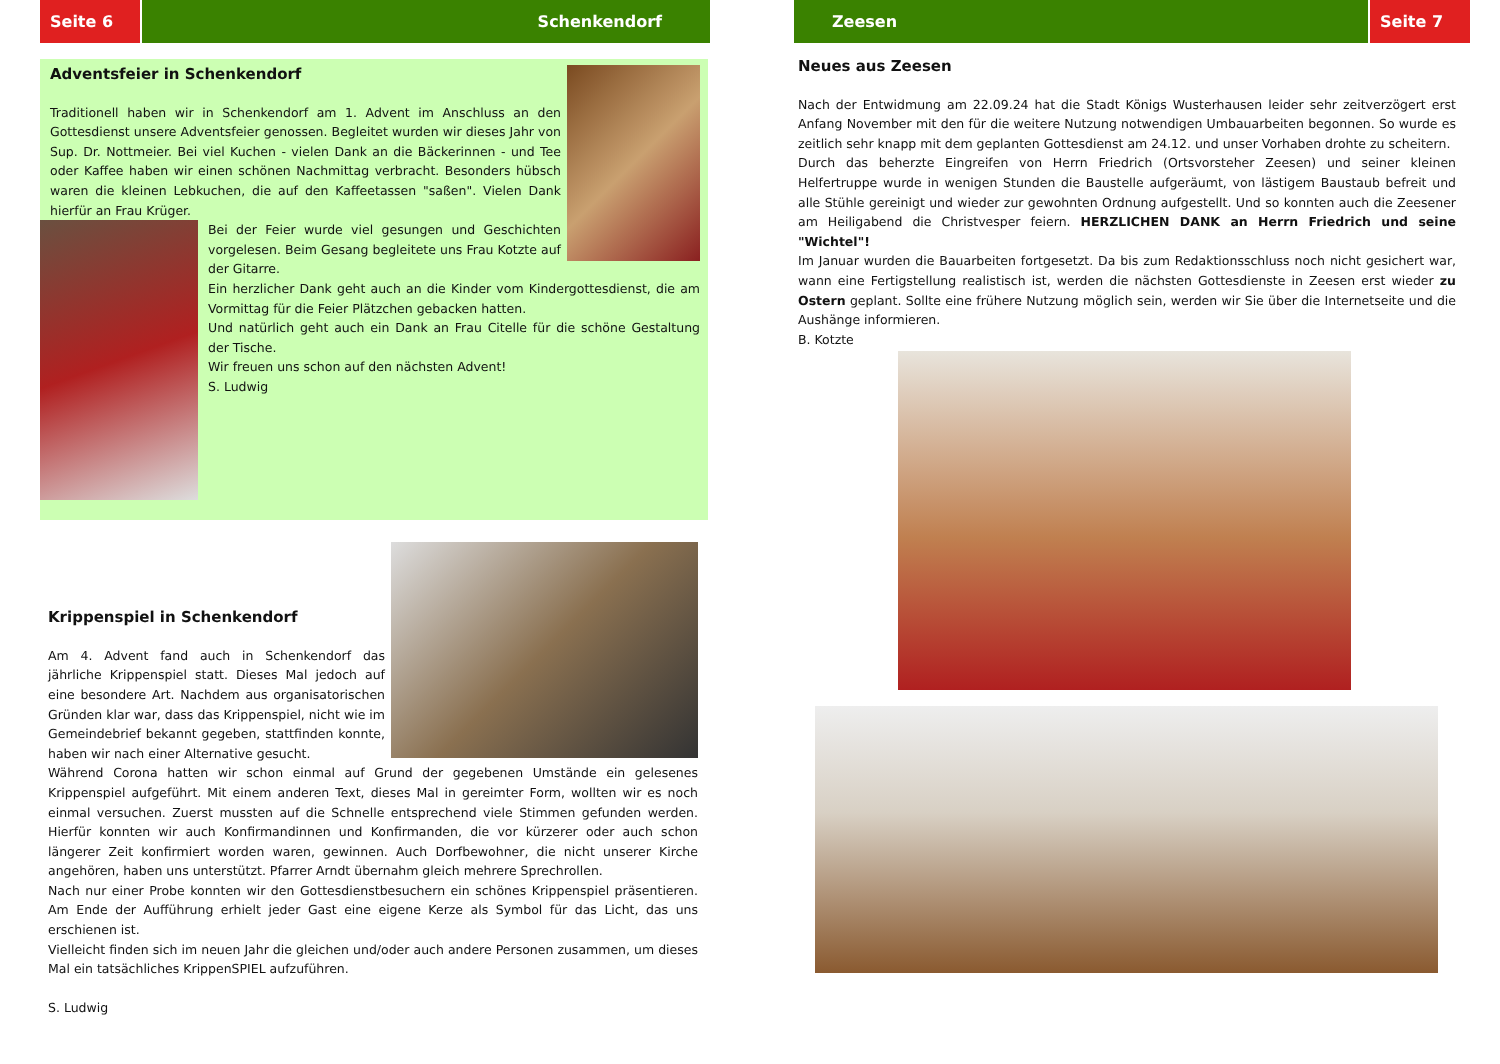Seite 6 Schenkendorf
Adventsfeier in Schenkendorf
Traditionell haben wir in Schenkendorf am 1. Advent im Anschluss an den Gottesdienst unsere Adventsfeier genossen. Begleitet wurden wir dieses Jahr von Sup. Dr. Nottmeier. Bei viel Kuchen - vielen Dank an die Bäckerinnen - und Tee oder Kaffee haben wir einen schönen Nachmittag verbracht. Besonders hübsch waren die kleinen Lebkuchen, die auf den Kaffeetassen "saßen". Vielen Dank hierfür an Frau Krüger.
Bei der Feier wurde viel gesungen und Geschichten vorgelesen. Beim Gesang begleitete uns Frau Kotzte auf der Gitarre.
Ein herzlicher Dank geht auch an die Kinder vom Kindergottesdienst, die am Vormittag für die Feier Plätzchen gebacken hatten.
Und natürlich geht auch ein Dank an Frau Citelle für die schöne Gestaltung der Tische.
Wir freuen uns schon auf den nächsten Advent!
S. Ludwig
Krippenspiel in Schenkendorf
Am 4. Advent fand auch in Schenkendorf das jährliche Krippenspiel statt. Dieses Mal jedoch auf eine besondere Art. Nachdem aus organisatorischen Gründen klar war, dass das Krippenspiel, nicht wie im Gemeindebrief bekannt gegeben, stattfinden konnte, haben wir nach einer Alternative gesucht.
Während Corona hatten wir schon einmal auf Grund der gegebenen Umstände ein gelesenes Krippenspiel aufgeführt. Mit einem anderen Text, dieses Mal in gereimter Form, wollten wir es noch einmal versuchen. Zuerst mussten auf die Schnelle entsprechend viele Stimmen gefunden werden. Hierfür konnten wir auch Konfirmandinnen und Konfirmanden, die vor kürzerer oder auch schon längerer Zeit konfirmiert worden waren, gewinnen. Auch Dorfbewohner, die nicht unserer Kirche angehören, haben uns unterstützt. Pfarrer Arndt übernahm gleich mehrere Sprechrollen.
Nach nur einer Probe konnten wir den Gottesdienstbesuchern ein schönes Krippenspiel präsentieren. Am Ende der Aufführung erhielt jeder Gast eine eigene Kerze als Symbol für das Licht, das uns erschienen ist.
Vielleicht finden sich im neuen Jahr die gleichen und/oder auch andere Personen zusammen, um dieses Mal ein tatsächliches KrippenSPIEL aufzuführen.
S. Ludwig
Zeesen Seite 7
Neues aus Zeesen
Nach der Entwidmung am 22.09.24 hat die Stadt Königs Wusterhausen leider sehr zeitverzögert erst Anfang November mit den für die weitere Nutzung notwendigen Umbauarbeiten begonnen. So wurde es zeitlich sehr knapp mit dem geplanten Gottesdienst am 24.12. und unser Vorhaben drohte zu scheitern.
Durch das beherzte Eingreifen von Herrn Friedrich (Ortsvorsteher Zeesen) und seiner kleinen Helfertruppe wurde in wenigen Stunden die Baustelle aufgeräumt, von lästigem Baustaub befreit und alle Stühle gereinigt und wieder zur gewohnten Ordnung aufgestellt. Und so konnten auch die Zeesener am Heiligabend die Christvesper feiern. HERZLICHEN DANK an Herrn Friedrich und seine "Wichtel"!
Im Januar wurden die Bauarbeiten fortgesetzt. Da bis zum Redaktionsschluss noch nicht gesichert war, wann eine Fertigstellung realistisch ist, werden die nächsten Gottesdienste in Zeesen erst wieder zu Ostern geplant. Sollte eine frühere Nutzung möglich sein, werden wir Sie über die Internetseite und die Aushänge informieren.
B. Kotzte